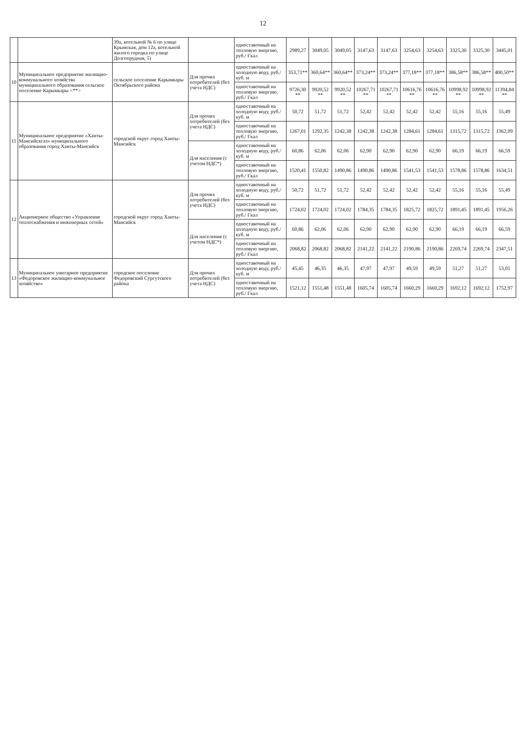12
| | | 39а, котельной № 6 по улице Крымская, дом 12а, котельной жилого городка по улице Долгопрудная, 5) | | одноставочный на тепловую энергию, руб./ Гкал | 2989,27 | 3049,05 | 3049,05 | 3147,63 | 3147,63 | 3254,63 | 3254,63 | 3325,30 | 3325,30 | 3445,01 |
| 10 | Муниципальное предприятие жилищно-коммунального хозяйства муниципального образования сельское поселение Карымкары <**> | сельское поселение Карымкары Октябрьского района | Для прочих потребителей (без учета НДС) | одноставочный на холодную воду, руб./куб. м | 353,71** | 360,64** | 360,64** | 373,24** | 373,24** | 377,18** | 377,18** | 386,58** | 386,58** | 400,50** |
| | | | | одноставочный на тепловую энергию, руб./ Гкал | 9726,30 ** | 9920,52 ** | 9920,52 ** | 10267,71 ** | 10267,71 ** | 10616,76 ** | 10616,76 ** | 10998,92 ** | 10998,92 ** | 11394,84 ** |
| 11 | Муниципальное предприятие «Ханты-Мансийскгаз» муниципального образования город Ханты-Мансийск | городской округ город Ханты-Мансийск | Для прочих потребителей (без учета НДС) | одноставочный на холодную воду, руб./куб. м | 50,72 | 51,72 | 51,72 | 52,42 | 52,42 | 52,42 | 52,42 | 55,16 | 55,16 | 55,49 |
| | | | | одноставочный на тепловую энергию, руб./ Гкал | 1267,01 | 1292,35 | 1242,38 | 1242,38 | 1242,38 | 1284,61 | 1284,61 | 1315,72 | 1315,72 | 1362,09 |
| | | | Для населения (с учетом НДС*) | одноставочный на холодную воду, руб./куб. м | 60,86 | 62,06 | 62,06 | 62,90 | 62,90 | 62,90 | 62,90 | 66,19 | 66,19 | 66,59 |
| | | | | одноставочный на тепловую энергию, руб./ Гкал | 1520,41 | 1550,82 | 1490,86 | 1490,86 | 1490,86 | 1541,53 | 1541,53 | 1578,86 | 1578,86 | 1634,51 |
| 12 | Акционерное общество «Управление теплоснабжения и инженерных сетей» | городской округ город Ханты-Мансийск | Для прочих потребителей (без учета НДС) | одноставочный на холодную воду, руб./куб. м | 50,72 | 51,72 | 51,72 | 52,42 | 52,42 | 52,42 | 52,42 | 55,16 | 55,16 | 55,49 |
| | | | | одноставочный на тепловую энергию, руб./ Гкал | 1724,02 | 1724,02 | 1724,02 | 1784,35 | 1784,35 | 1825,72 | 1825,72 | 1891,45 | 1891,45 | 1956,26 |
| | | | Для населения (с учетом НДС*) | одноставочный на холодную воду, руб./куб. м | 60,86 | 62,06 | 62,06 | 62,90 | 62,90 | 62,90 | 62,90 | 66,19 | 66,19 | 66,59 |
| | | | | одноставочный на тепловую энергию, руб./ Гкал | 2068,82 | 2068,82 | 2068,82 | 2141,22 | 2141,22 | 2190,86 | 2190,86 | 2269,74 | 2269,74 | 2347,51 |
| 13 | Муниципальное унитарное предприятие «Федоровское жилищно-коммунальное хозяйство» | городское поселение Федоровский Сургутского района | Для прочих потребителей (без учета НДС) | одноставочный на холодную воду, руб./куб. м | 45,45 | 46,35 | 46,35 | 47,97 | 47,97 | 49,59 | 49,59 | 51,27 | 51,27 | 53,01 |
| | | | | одноставочный на тепловую энергию, руб./ Гкал | 1521,12 | 1551,48 | 1551,48 | 1605,74 | 1605,74 | 1660,29 | 1660,29 | 1692,12 | 1692,12 | 1752,97 |